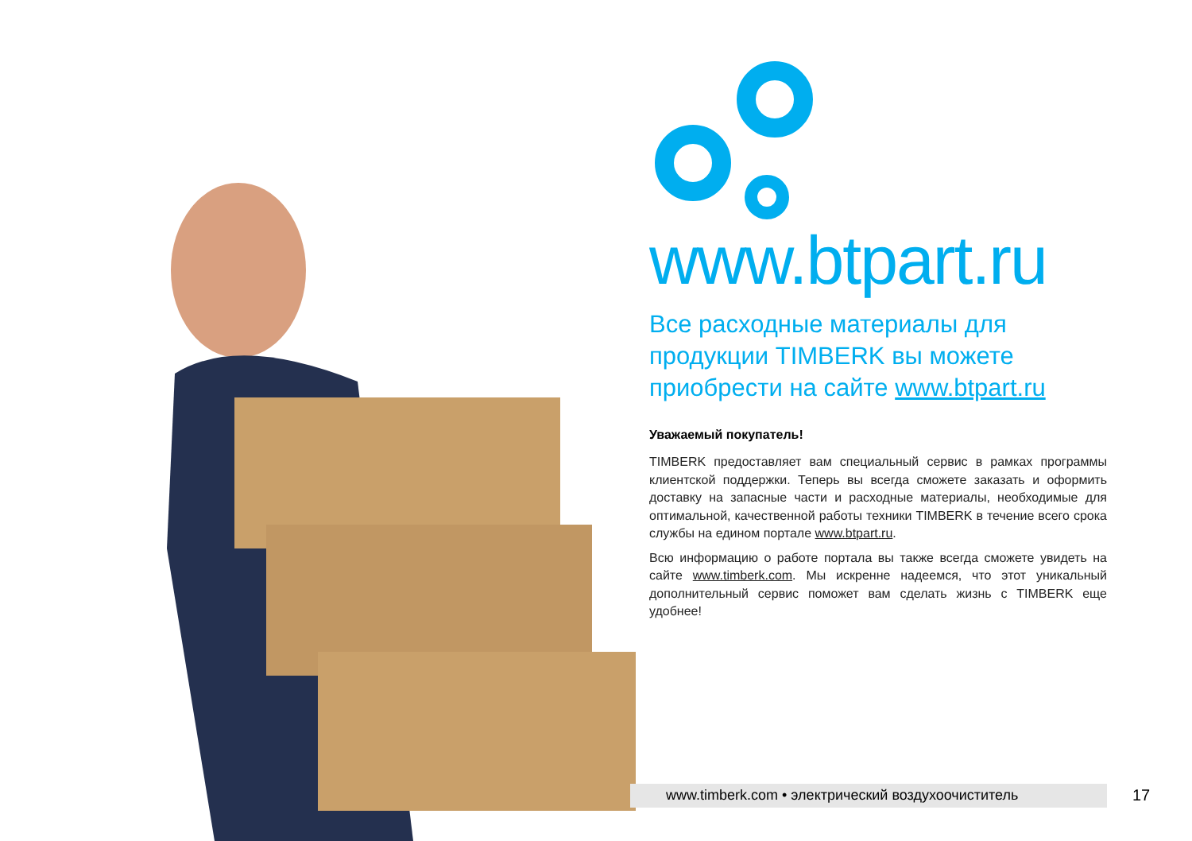www.btpart.ru
Все расходные материалы для продукции TIMBERK вы можете приобрести на сайте www.btpart.ru
Уважаемый покупатель!
TIMBERK предоставляет вам специальный сервис в рамках программы клиентской поддержки. Теперь вы всегда сможете заказать и оформить доставку на запасные части и расходные материалы, необходимые для оптимальной, качественной работы техники TIMBERK в течение всего срока службы на едином портале www.btpart.ru.
Всю информацию о работе портала вы также всегда сможете увидеть на сайте www.timberk.com. Мы искренне надеемся, что этот уникальный дополнительный сервис поможет вам сделать жизнь с TIMBERK еще удобнее!
www.timberk.com • электрический воздухоочиститель 17